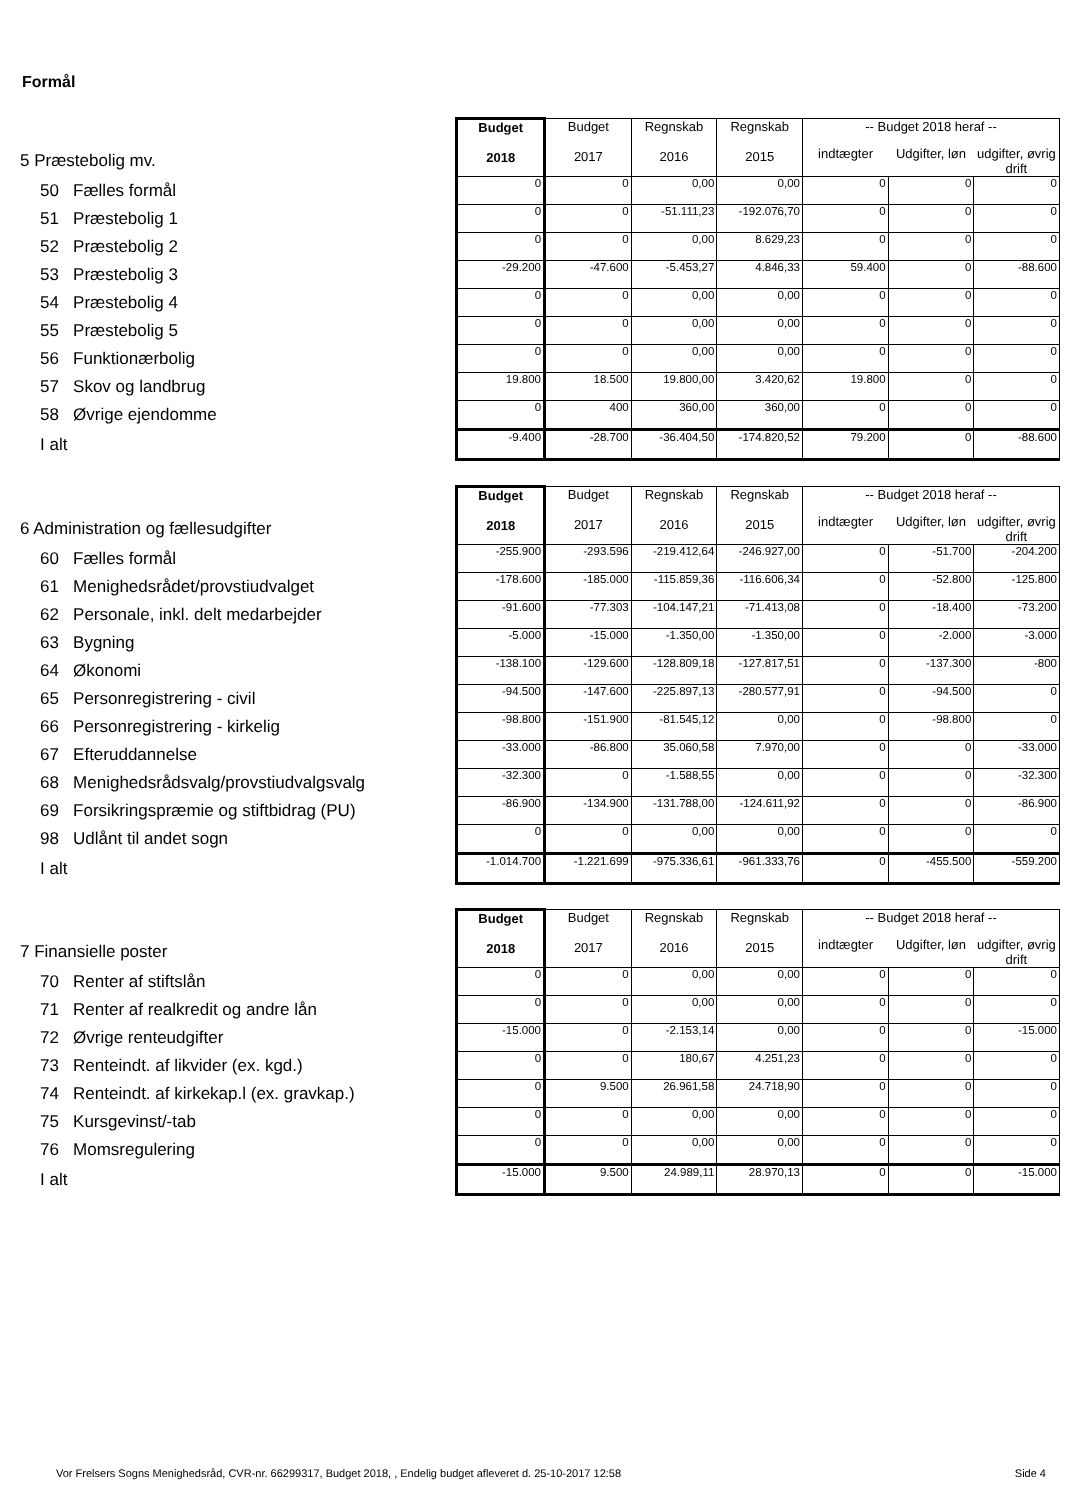Formål
| | Budget 2018 | Budget 2017 | Regnskab 2016 | Regnskab 2015 | -- Budget 2018 heraf -- | | |
| 5 Præstebolig mv. | | | | | indtægter | Udgifter, løn | udgifter, øvrig drift |
| 50 Fælles formål | 0 | 0 | 0,00 | 0,00 | 0 | 0 | 0 |
| 51 Præstebolig 1 | 0 | 0 | -51.111,23 | -192.076,70 | 0 | 0 | 0 |
| 52 Præstebolig 2 | 0 | 0 | 0,00 | 8.629,23 | 0 | 0 | 0 |
| 53 Præstebolig 3 | -29.200 | -47.600 | -5.453,27 | 4.846,33 | 59.400 | 0 | -88.600 |
| 54 Præstebolig 4 | 0 | 0 | 0,00 | 0,00 | 0 | 0 | 0 |
| 55 Præstebolig 5 | 0 | 0 | 0,00 | 0,00 | 0 | 0 | 0 |
| 56 Funktionærbolig | 0 | 0 | 0,00 | 0,00 | 0 | 0 | 0 |
| 57 Skov og landbrug | 19.800 | 18.500 | 19.800,00 | 3.420,62 | 19.800 | 0 | 0 |
| 58 Øvrige ejendomme | 0 | 400 | 360,00 | 360,00 | 0 | 0 | 0 |
| I alt | -9.400 | -28.700 | -36.404,50 | -174.820,52 | 79.200 | 0 | -88.600 |
| | Budget 2018 | Budget 2017 | Regnskab 2016 | Regnskab 2015 | -- Budget 2018 heraf -- | | |
| 6 Administration og fællesudgifter | | | | | indtægter | Udgifter, løn | udgifter, øvrig drift |
| 60 Fælles formål | -255.900 | -293.596 | -219.412,64 | -246.927,00 | 0 | -51.700 | -204.200 |
| 61 Menighedsrådet/provstiudvalget | -178.600 | -185.000 | -115.859,36 | -116.606,34 | 0 | -52.800 | -125.800 |
| 62 Personale, inkl. delt medarbejder | -91.600 | -77.303 | -104.147,21 | -71.413,08 | 0 | -18.400 | -73.200 |
| 63 Bygning | -5.000 | -15.000 | -1.350,00 | -1.350,00 | 0 | -2.000 | -3.000 |
| 64 Økonomi | -138.100 | -129.600 | -128.809,18 | -127.817,51 | 0 | -137.300 | -800 |
| 65 Personregistrering - civil | -94.500 | -147.600 | -225.897,13 | -280.577,91 | 0 | -94.500 | 0 |
| 66 Personregistrering - kirkelig | -98.800 | -151.900 | -81.545,12 | 0,00 | 0 | -98.800 | 0 |
| 67 Efteruddannelse | -33.000 | -86.800 | 35.060,58 | 7.970,00 | 0 | 0 | -33.000 |
| 68 Menighedsrådsvalg/provstiudvalgsvalg | -32.300 | 0 | -1.588,55 | 0,00 | 0 | 0 | -32.300 |
| 69 Forsikringspræmie og stiftbidrag (PU) | -86.900 | -134.900 | -131.788,00 | -124.611,92 | 0 | 0 | -86.900 |
| 98 Udlånt til andet sogn | 0 | 0 | 0,00 | 0,00 | 0 | 0 | 0 |
| I alt | -1.014.700 | -1.221.699 | -975.336,61 | -961.333,76 | 0 | -455.500 | -559.200 |
| | Budget 2018 | Budget 2017 | Regnskab 2016 | Regnskab 2015 | -- Budget 2018 heraf -- | | |
| 7 Finansielle poster | | | | | indtægter | Udgifter, løn | udgifter, øvrig drift |
| 70 Renter af stiftslån | 0 | 0 | 0,00 | 0,00 | 0 | 0 | 0 |
| 71 Renter af realkredit og andre lån | 0 | 0 | 0,00 | 0,00 | 0 | 0 | 0 |
| 72 Øvrige renteudgifter | -15.000 | 0 | -2.153,14 | 0,00 | 0 | 0 | -15.000 |
| 73 Renteindt. af likvider (ex. kgd.) | 0 | 0 | 180,67 | 4.251,23 | 0 | 0 | 0 |
| 74 Renteindt. af kirkekap.l (ex. gravkap.) | 0 | 9.500 | 26.961,58 | 24.718,90 | 0 | 0 | 0 |
| 75 Kursgevinst/-tab | 0 | 0 | 0,00 | 0,00 | 0 | 0 | 0 |
| 76 Momsregulering | 0 | 0 | 0,00 | 0,00 | 0 | 0 | 0 |
| I alt | -15.000 | 9.500 | 24.989,11 | 28.970,13 | 0 | 0 | -15.000 |
Vor Frelsers Sogns Menighedsråd, CVR-nr. 66299317, Budget 2018, , Endelig budget afleveret d. 25-10-2017 12:58 Side 4